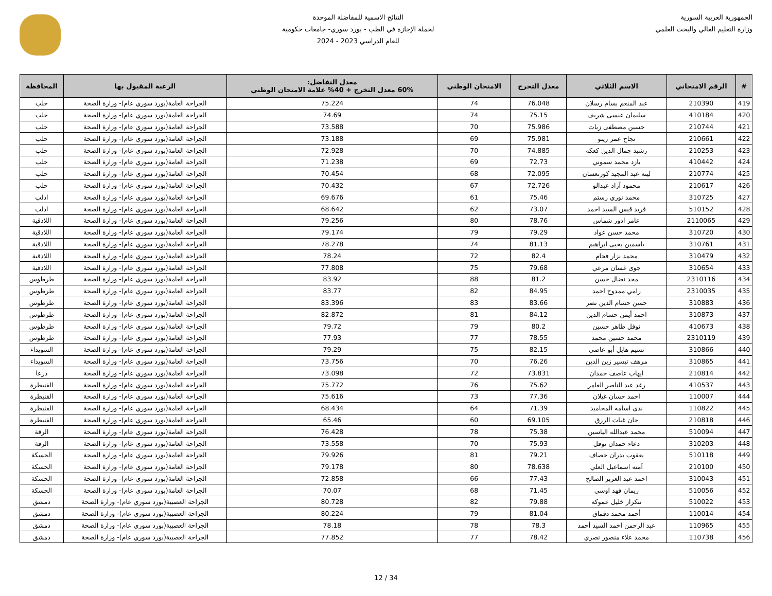الجمهورية العربية السورية
وزارة التعليم العالي والبحث العلمي
النتائج الاسمية للمفاضلة الموحدة
لحملة الإجازة في الطب - بورد سوري- جامعات حكومية
للعام الدراسي 2023 - 2024
| # | الرقم الامتحاني | الاسم الثلاثي | معدل التخرج | الامتحان الوطني | معدل التفاضل: 60% معدل التخرج + 40% علامة الامتحان الوطني | الرغبة المقبول بها | المحافظة |
| --- | --- | --- | --- | --- | --- | --- | --- |
| 419 | 210390 | عبد المنعم بسام رسلان | 76.048 | 74 | 75.224 | الجراحة العامة(بورد سوري عام)- وزارة الصحة | حلب |
| 420 | 410184 | سليمان عيسى شريف | 75.15 | 74 | 74.69 | الجراحة العامة(بورد سوري عام)- وزارة الصحة | حلب |
| 421 | 210744 | حسين مصطفى زيات | 75.986 | 70 | 73.588 | الجراحة العامة(بورد سوري عام)- وزارة الصحة | حلب |
| 422 | 210661 | نجاح عمر زينو | 75.981 | 69 | 73.188 | الجراحة العامة(بورد سوري عام)- وزارة الصحة | حلب |
| 423 | 210253 | رشيد جمال الدين كعكه | 74.885 | 70 | 72.928 | الجراحة العامة(بورد سوري عام)- وزارة الصحة | حلب |
| 424 | 410442 | يازد محمد سموني | 72.73 | 69 | 71.238 | الجراحة العامة(بورد سوري عام)- وزارة الصحة | حلب |
| 425 | 210774 | لينه عبد المجيد كورنعسان | 72.095 | 68 | 70.454 | الجراحة العامة(بورد سوري عام)- وزارة الصحة | حلب |
| 426 | 210617 | محمود آزاد عبدالو | 72.726 | 67 | 70.432 | الجراحة العامة(بورد سوري عام)- وزارة الصحة | حلب |
| 427 | 310725 | محمد نوري رستم | 75.46 | 61 | 69.676 | الجراحة العامة(بورد سوري عام)- وزارة الصحة | ادلب |
| 428 | 510152 | فريد قيس السيد احمد | 73.07 | 62 | 68.642 | الجراحة العامة(بورد سوري عام)- وزارة الصحة | ادلب |
| 429 | 2110065 | عامر ادور شماس | 78.76 | 80 | 79.256 | الجراحة العامة(بورد سوري عام)- وزارة الصحة | اللاذقية |
| 430 | 310720 | محمد حسن عواد | 79.29 | 79 | 79.174 | الجراحة العامة(بورد سوري عام)- وزارة الصحة | اللاذقية |
| 431 | 310761 | ياسمين يحيى ابراهيم | 81.13 | 74 | 78.278 | الجراحة العامة(بورد سوري عام)- وزارة الصحة | اللاذقية |
| 432 | 310479 | محمد نزار فحام | 82.4 | 72 | 78.24 | الجراحة العامة(بورد سوري عام)- وزارة الصحة | اللاذقية |
| 433 | 310654 | جوى غسان مرعي | 79.68 | 75 | 77.808 | الجراحة العامة(بورد سوري عام)- وزارة الصحة | اللاذقية |
| 434 | 2310116 | مجد نضال حسن | 81.2 | 88 | 83.92 | الجراحة العامة(بورد سوري عام)- وزارة الصحة | طرطوس |
| 435 | 2310035 | رامي ممدوح احمد | 84.95 | 82 | 83.77 | الجراحة العامة(بورد سوري عام)- وزارة الصحة | طرطوس |
| 436 | 310883 | حسن حسام الدين نصر | 83.66 | 83 | 83.396 | الجراحة العامة(بورد سوري عام)- وزارة الصحة | طرطوس |
| 437 | 310873 | احمد أيمن حسام الدين | 84.12 | 81 | 82.872 | الجراحة العامة(بورد سوري عام)- وزارة الصحة | طرطوس |
| 438 | 410673 | نوفل طاهر حسين | 80.2 | 79 | 79.72 | الجراحة العامة(بورد سوري عام)- وزارة الصحة | طرطوس |
| 439 | 2310119 | محمد حسين محمد | 78.55 | 77 | 77.93 | الجراحة العامة(بورد سوري عام)- وزارة الصحة | طرطوس |
| 440 | 310866 | نسيم هايل أبو عاصي | 82.15 | 75 | 79.29 | الجراحة العامة(بورد سوري عام)- وزارة الصحة | السويداء |
| 441 | 310865 | مرهف تيسير زين الدين | 76.26 | 70 | 73.756 | الجراحة العامة(بورد سوري عام)- وزارة الصحة | السويداء |
| 442 | 210814 | ايهاب عاصف حمدان | 73.831 | 72 | 73.098 | الجراحة العامة(بورد سوري عام)- وزارة الصحة | درعا |
| 443 | 410537 | رغد عبد الناصر العامر | 75.62 | 76 | 75.772 | الجراحة العامة(بورد سوري عام)- وزارة الصحة | القنيطرة |
| 444 | 110007 | احمد حسان غيلان | 77.36 | 73 | 75.616 | الجراحة العامة(بورد سوري عام)- وزارة الصحة | القنيطرة |
| 445 | 110822 | ندى اسامه المحاميد | 71.39 | 64 | 68.434 | الجراحة العامة(بورد سوري عام)- وزارة الصحة | القنيطرة |
| 446 | 210818 | جان غياث الرزق | 69.105 | 60 | 65.46 | الجراحة العامة(بورد سوري عام)- وزارة الصحة | القنيطرة |
| 447 | 510094 | محمد عبدالله الياسين | 75.38 | 78 | 76.428 | الجراحة العامة(بورد سوري عام)- وزارة الصحة | الرقة |
| 448 | 310203 | دعاء حمدان نوفل | 75.93 | 70 | 73.558 | الجراحة العامة(بورد سوري عام)- وزارة الصحة | الرقة |
| 449 | 510118 | يعقوب بدران حصاف | 79.21 | 81 | 79.926 | الجراحة العامة(بورد سوري عام)- وزارة الصحة | الحسكة |
| 450 | 210100 | آمنه اسماعيل العلي | 78.638 | 80 | 79.178 | الجراحة العامة(بورد سوري عام)- وزارة الصحة | الحسكة |
| 451 | 310043 | احمد عبد العزيز الصالح | 77.43 | 66 | 72.858 | الجراحة العامة(بورد سوري عام)- وزارة الصحة | الحسكة |
| 452 | 510056 | ريمان فهد اوسي | 71.45 | 68 | 70.07 | الجراحة العامة(بورد سوري عام)- وزارة الصحة | الحسكة |
| 453 | 510022 | تنكزار خليل عموكه | 79.88 | 82 | 80.728 | الجراحة العصبية(بورد سوري عام)- وزارة الصحة | دمشق |
| 454 | 110014 | أحمد محمد دقماق | 81.04 | 79 | 80.224 | الجراحة العصبية(بورد سوري عام)- وزارة الصحة | دمشق |
| 455 | 110965 | عبد الرحمن احمد السيد أحمد | 78.3 | 78 | 78.18 | الجراحة العصبية(بورد سوري عام)- وزارة الصحة | دمشق |
| 456 | 110738 | محمد علاء منصور نصري | 78.42 | 77 | 77.852 | الجراحة العصبية(بورد سوري عام)- وزارة الصحة | دمشق |
12 / 34